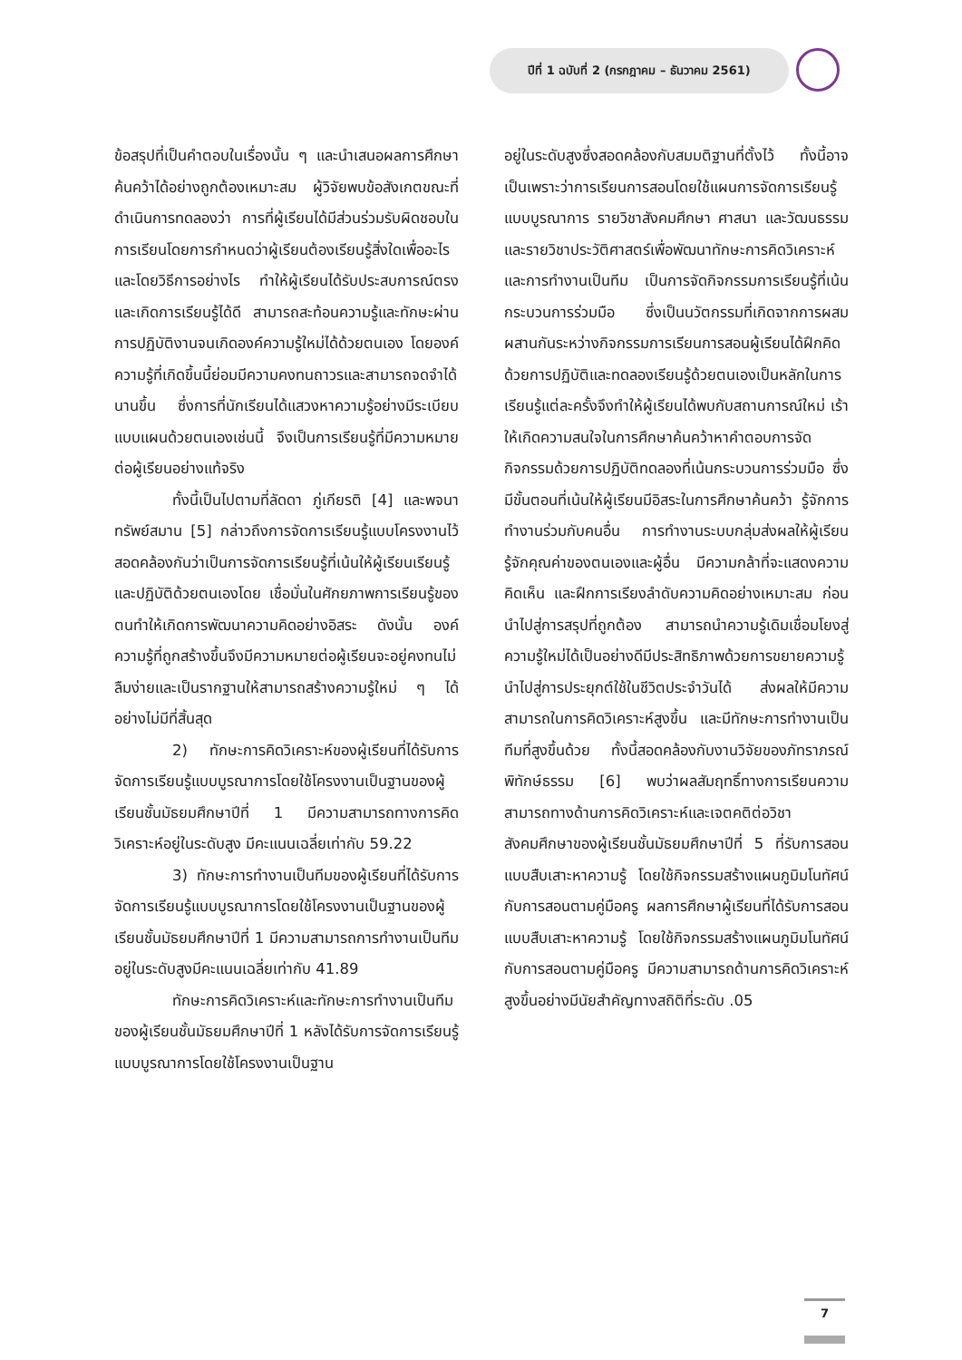ปีที่ 1 ฉบับที่ 2 (กรกฎาคม – ธันวาคม 2561)
ข้อสรุปที่เป็นคำตอบในเรื่องนั้น ๆ และนำเสนอผลการศึกษาค้นคว้าได้อย่างถูกต้องเหมาะสม ผู้วิจัยพบข้อสังเกตขณะที่ดำเนินการทดลองว่า การที่ผู้เรียนได้มีส่วนร่วมรับผิดชอบในการเรียนโดยการกำหนดว่าผู้เรียนต้องเรียนรู้สิ่งใดเพื่ออะไรและโดยวิธีการอย่างไร ทำให้ผู้เรียนได้รับประสบการณ์ตรงและเกิดการเรียนรู้ได้ดี สามารถสะท้อนความรู้และทักษะผ่านการปฏิบัติงานจนเกิดองค์ความรู้ใหม่ได้ด้วยตนเอง โดยองค์ความรู้ที่เกิดขึ้นนี้ย่อมมีความคงทนถาวรและสามารถจดจำได้นานขึ้น ซึ่งการที่นักเรียนได้แสวงหาความรู้อย่างมีระเบียบแบบแผนด้วยตนเองเช่นนี้ จึงเป็นการเรียนรู้ที่มีความหมายต่อผู้เรียนอย่างแท้จริง
ทั้งนี้เป็นไปตามที่ลัดดา ภู่เกียรติ [4] และพจนา ทรัพย์สมาน [5] กล่าวถึงการจัดการเรียนรู้แบบโครงงานไว้สอดคล้องกันว่าเป็นการจัดการเรียนรู้ที่เน้นให้ผู้เรียนเรียนรู้และปฏิบัติด้วยตนเองโดย เชื่อมั่นในศักยภาพการเรียนรู้ของตนทำให้เกิดการพัฒนาความคิดอย่างอิสระ ดังนั้น องค์ความรู้ที่ถูกสร้างขึ้นจึงมีความหมายต่อผู้เรียนจะอยู่คงทนไม่ลืมง่ายและเป็นรากฐานให้สามารถสร้างความรู้ใหม่ ๆ ได้อย่างไม่มีที่สิ้นสุด
2) ทักษะการคิดวิเคราะห์ของผู้เรียนที่ได้รับการจัดการเรียนรู้แบบบูรณาการโดยใช้โครงงานเป็นฐานของผู้เรียนชั้นมัธยมศึกษาปีที่ 1 มีความสามารถทางการคิดวิเคราะห์อยู่ในระดับสูง มีคะแนนเฉลี่ยเท่ากับ 59.22
3) ทักษะการทำงานเป็นทีมของผู้เรียนที่ได้รับการจัดการเรียนรู้แบบบูรณาการโดยใช้โครงงานเป็นฐานของผู้เรียนชั้นมัธยมศึกษาปีที่ 1 มีความสามารถการทำงานเป็นทีมอยู่ในระดับสูงมีคะแนนเฉลี่ยเท่ากับ 41.89
ทักษะการคิดวิเคราะห์และทักษะการทำงานเป็นทีมของผู้เรียนชั้นมัธยมศึกษาปีที่ 1 หลังได้รับการจัดการเรียนรู้แบบบูรณาการโดยใช้โครงงานเป็นฐาน
อยู่ในระดับสูงซึ่งสอดคล้องกับสมมติฐานที่ตั้งไว้ ทั้งนี้อาจเป็นเพราะว่าการเรียนการสอนโดยใช้แผนการจัดการเรียนรู้แบบบูรณาการ รายวิชาสังคมศึกษา ศาสนา และวัฒนธรรม และรายวิชาประวัติศาสตร์เพื่อพัฒนาทักษะการคิดวิเคราะห์ และการทำงานเป็นทีม เป็นการจัดกิจกรรมการเรียนรู้ที่เน้นกระบวนการร่วมมือ ซึ่งเป็นนวัตกรรมที่เกิดจากการผสมผสานกันระหว่างกิจกรรมการเรียนการสอนผู้เรียนได้ฝึกคิดด้วยการปฏิบัติและทดลองเรียนรู้ด้วยตนเองเป็นหลักในการเรียนรู้แต่ละครั้งจึงทำให้ผู้เรียนได้พบกับสถานการณ์ใหม่ เร้าให้เกิดความสนใจในการศึกษาค้นคว้าหาคำตอบการจัดกิจกรรมด้วยการปฏิบัติทดลองที่เน้นกระบวนการร่วมมือ ซึ่งมีขั้นตอนที่เน้นให้ผู้เรียนมีอิสระในการศึกษาค้นคว้า รู้จักการทำงานร่วมกับคนอื่น การทำงานระบบกลุ่มส่งผลให้ผู้เรียนรู้จักคุณค่าของตนเองและผู้อื่น มีความกล้าที่จะแสดงความคิดเห็น และฝึกการเรียงลำดับความคิดอย่างเหมาะสม ก่อนนำไปสู่การสรุปที่ถูกต้อง สามารถนำความรู้เดิมเชื่อมโยงสู่ความรู้ใหม่ได้เป็นอย่างดีมีประสิทธิภาพด้วยการขยายความรู้นำไปสู่การประยุกต์ใช้ในชีวิตประจำวันได้ ส่งผลให้มีความสามารถในการคิดวิเคราะห์สูงขึ้น และมีทักษะการทำงานเป็นทีมที่สูงขึ้นด้วย ทั้งนี้สอดคล้องกับงานวิจัยของภัทราภรณ์ พิทักษ์ธรรม [6] พบว่าผลสัมฤทธิ์ทางการเรียนความสามารถทางด้านการคิดวิเคราะห์และเจตคติต่อวิชาสังคมศึกษาของผู้เรียนชั้นมัธยมศึกษาปีที่ 5 ที่รับการสอนแบบสืบเสาะหาความรู้ โดยใช้กิจกรรมสร้างแผนภูมิมโนทัศน์กับการสอนตามคู่มือครู ผลการศึกษาผู้เรียนที่ได้รับการสอนแบบสืบเสาะหาความรู้ โดยใช้กิจกรรมสร้างแผนภูมิมโนทัศน์กับการสอนตามคู่มือครู มีความสามารถด้านการคิดวิเคราะห์สูงขึ้นอย่างมีนัยสำคัญทางสถิติที่ระดับ .05
7